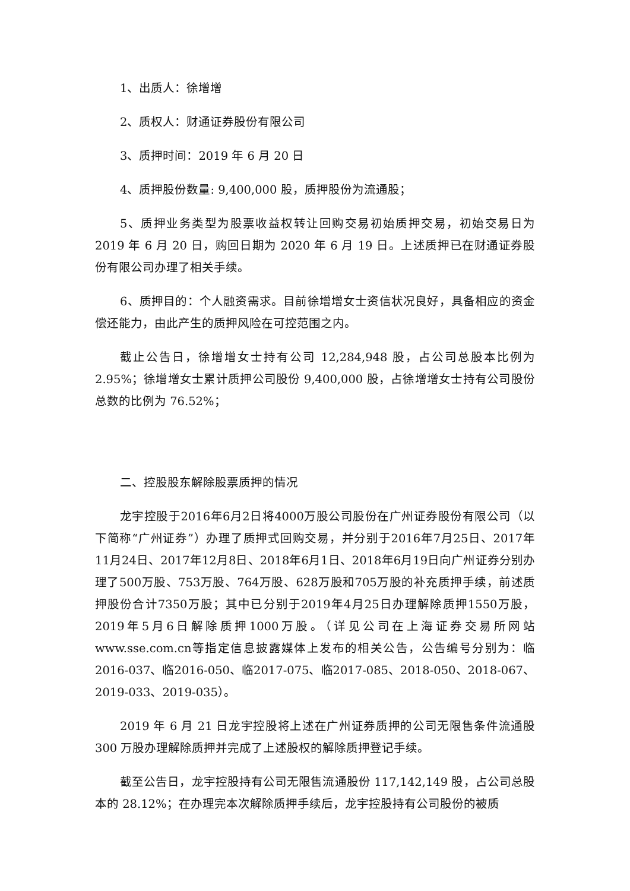1、出质人：徐增增
2、质权人：财通证券股份有限公司
3、质押时间：2019 年 6 月 20 日
4、质押股份数量: 9,400,000 股，质押股份为流通股；
5、质押业务类型为股票收益权转让回购交易初始质押交易，初始交易日为 2019 年 6 月 20 日，购回日期为 2020 年 6 月 19 日。上述质押已在财通证券股份有限公司办理了相关手续。
6、质押目的：个人融资需求。目前徐增增女士资信状况良好，具备相应的资金偿还能力，由此产生的质押风险在可控范围之内。
截止公告日，徐增增女士持有公司 12,284,948 股，占公司总股本比例为 2.95%；徐增增女士累计质押公司股份 9,400,000 股，占徐增增女士持有公司股份总数的比例为 76.52%；
二、控股股东解除股票质押的情况
龙宇控股于2016年6月2日将4000万股公司股份在广州证券股份有限公司（以下简称“广州证券”）办理了质押式回购交易，并分别于2016年7月25日、2017年11月24日、2017年12月8日、2018年6月1日、2018年6月19日向广州证券分别办理了500万股、753万股、764万股、628万股和705万股的补充质押手续，前述质押股份合计7350万股；其中已分别于2019年4月25日办理解除质押1550万股，2019年5月6日解除质押1000万股。（详见公司在上海证券交易所网站www.sse.com.cn等指定信息披露媒体上发布的相关公告，公告编号分别为：临2016-037、临2016-050、临2017-075、临2017-085、2018-050、2018-067、2019-033、2019-035）。
2019 年 6 月 21 日龙宇控股将上述在广州证券质押的公司无限售条件流通股 300 万股办理解除质押并完成了上述股权的解除质押登记手续。
截至公告日，龙宇控股持有公司无限售流通股份 117,142,149 股，占公司总股本的 28.12%；在办理完本次解除质押手续后，龙宇控股持有公司股份的被质